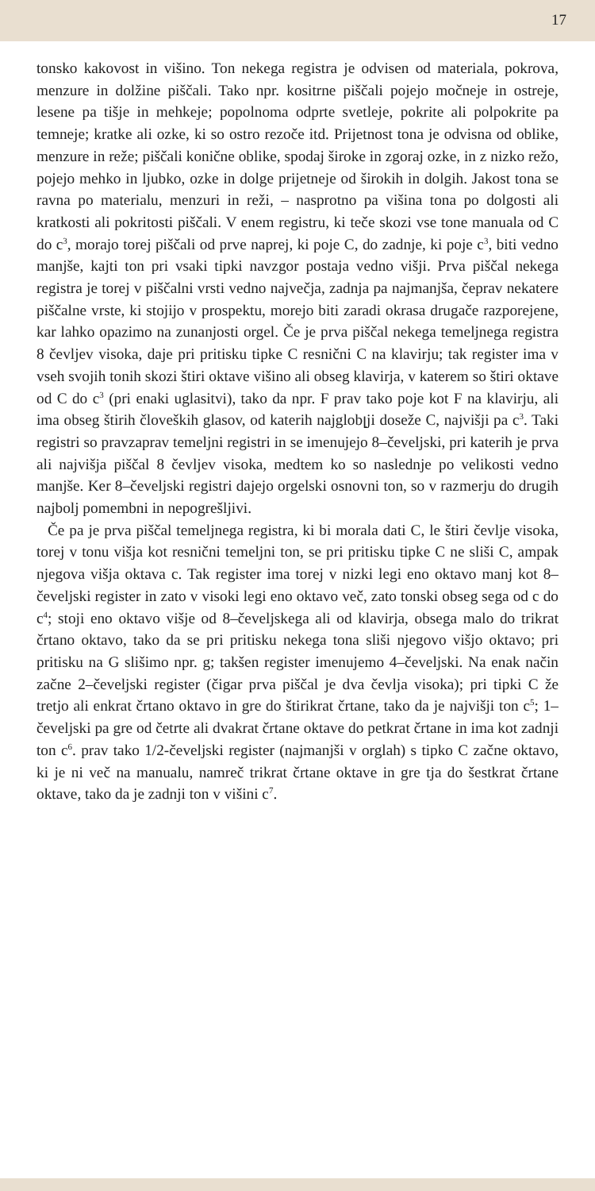17
tonsko kakovost in višino. Ton nekega registra je odvisen od materiala, pokrova, menzure in dolžine piščali. Tako npr. kositrne piščali pojejo močneje in ostreje, lesene pa tišje in mehkeje; popolnoma odprte svetleje, pokrite ali polpokrite pa temneje; kratke ali ozke, ki so ostro rezoče itd. Prijetnost tona je odvisna od oblike, menzure in reže; piščali konične oblike, spodaj široke in zgoraj ozke, in z nizko režo, pojejo mehko in ljubko, ozke in dolge prijetneje od širokih in dolgih. Jakost tona se ravna po materialu, menzuri in reži, – nasprotno pa višina tona po dolgosti ali kratkosti ali pokritosti piščali. V enem registru, ki teče skozi vse tone manuala od C do c<sup>3</sup>, morajo torej piščali od prve naprej, ki poje C, do zadnje, ki poje c<sup>3</sup>, biti vedno manjše, kajti ton pri vsaki tipki navzgor postaja vedno višji. Prva piščal nekega registra je torej v piščalni vrsti vedno največja, zadnja pa najmanjša, čeprav nekatere piščalne vrste, ki stojijo v prospektu, morejo biti zaradi okrasa drugače razporejene, kar lahko opazimo na zunanjosti orgel. Če je prva piščal nekega temeljnega registra 8 čevljev visoka, daje pri pritisku tipke C resnični C na klavirju; tak register ima v vseh svojih tonih skozi štiri oktave višino ali obseg klavirja, v katerem so štiri oktave od C do c<sup>3</sup> (pri enaki uglasitvi), tako da npr. F prav tako poje kot F na klavirju, ali ima obseg štirih človeških glasov, od katerih najglobլji doseže C, najvišji pa c<sup>3</sup>. Taki registri so pravzaprav temeljni registri in se imenujejo 8–čeveljski, pri katerih je prva ali najvišja piščal 8 čevljev visoka, medtem ko so naslednje po velikosti vedno manjše. Ker 8–čeveljski registri dajejo orgelski osnovni ton, so v razmerju do drugih najbolj pomembni in nepogrešljivi.
Če pa je prva piščal temeljnega registra, ki bi morala dati C, le štiri čevlje visoka, torej v tonu višja kot resnični temeljni ton, se pri pritisku tipke C ne sliši C, ampak njegova višja oktava c. Tak register ima torej v nizki legi eno oktavo manj kot 8–čeveljski register in zato v visoki legi eno oktavo več, zato tonski obseg sega od c do c<sup>4</sup>; stoji eno oktavo višje od 8–čeveljskega ali od klavirja, obsega malo do trikrat črtano oktavo, tako da se pri pritisku nekega tona sliši njegovo višjo oktavo; pri pritisku na G slišimo npr. g; takšen register imenujemo 4–čeveljski. Na enak način začne 2–čeveljski register (čigar prva piščal je dva čevlja visoka); pri tipki C že tretjo ali enkrat črtano oktavo in gre do štirikrat črtane, tako da je najvišji ton c<sup>5</sup>; 1–čeveljski pa gre od četrte ali dvakrat črtane oktave do petkrat črtane in ima kot zadnji ton c<sup>6</sup>. prav tako 1/2-čeveljski register (najmanjši v orglah) s tipko C začne oktavo, ki je ni več na manualu, namreč trikrat črtane oktave in gre tja do šestkrat črtane oktave, tako da je zadnji ton v višini c<sup>7</sup>.